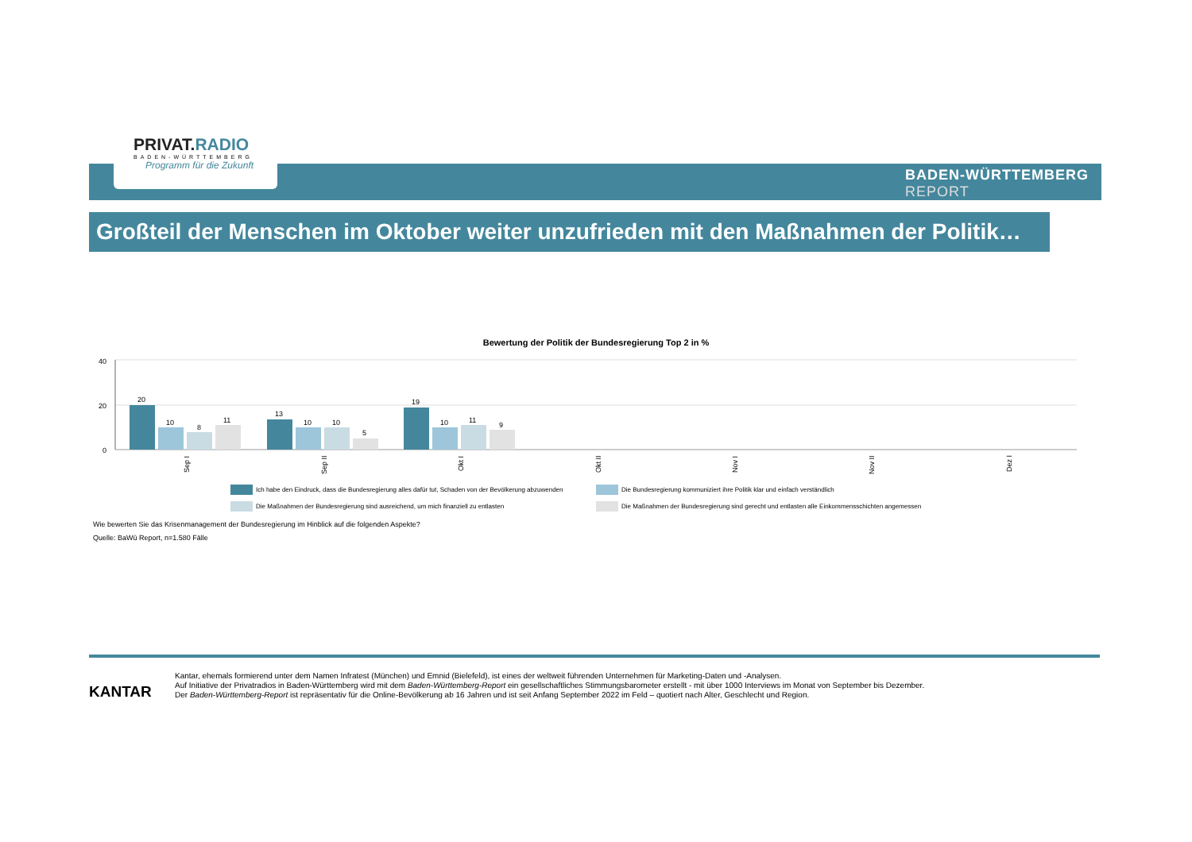PRIVAT.RADIO
BADEN-WÜRTTEMBERG
Programm für die Zukunft
BADEN-WÜRTTEMBERG
REPORT
Großteil der Menschen im Oktober weiter unzufrieden mit den Maßnahmen der Politik…
Bewertung der Politik der Bundesregierung Top 2 in %
40
20
0
20
10
8
11
13
10
10
5
19
10
11
9
Sep I
Sep II
Okt I
Okt II
Nov I
Nov II
Dez I
Ich habe den Eindruck, dass die Bundesregierung alles dafür tut, Schaden von der Bevölkerung abzuwenden
Die Bundesregierung kommuniziert ihre Politik klar und einfach verständlich
Die Maßnahmen der Bundesregierung sind ausreichend, um mich finanziell zu entlasten
Die Maßnahmen der Bundesregierung sind gerecht und entlasten alle Einkommensschichten angemessen
Wie bewerten Sie das Krisenmanagement der Bundesregierung im Hinblick auf die folgenden Aspekte?
Quelle: BaWü Report, n=1.580 Fälle
KANTAR
Kantar, ehemals formierend unter dem Namen Infratest (München) und Emnid (Bielefeld), ist eines der weltweit führenden Unternehmen für Marketing-Daten und -Analysen.
Auf Initiative der Privatradios in Baden-Württemberg wird mit dem Baden-Württemberg-Report ein gesellschaftliches Stimmungsbarometer erstellt - mit über 1000 Interviews im Monat von September bis Dezember.
Der Baden-Württemberg-Report ist repräsentativ für die Online-Bevölkerung ab 16 Jahren und ist seit Anfang September 2022 im Feld – quotiert nach Alter, Geschlecht und Region.